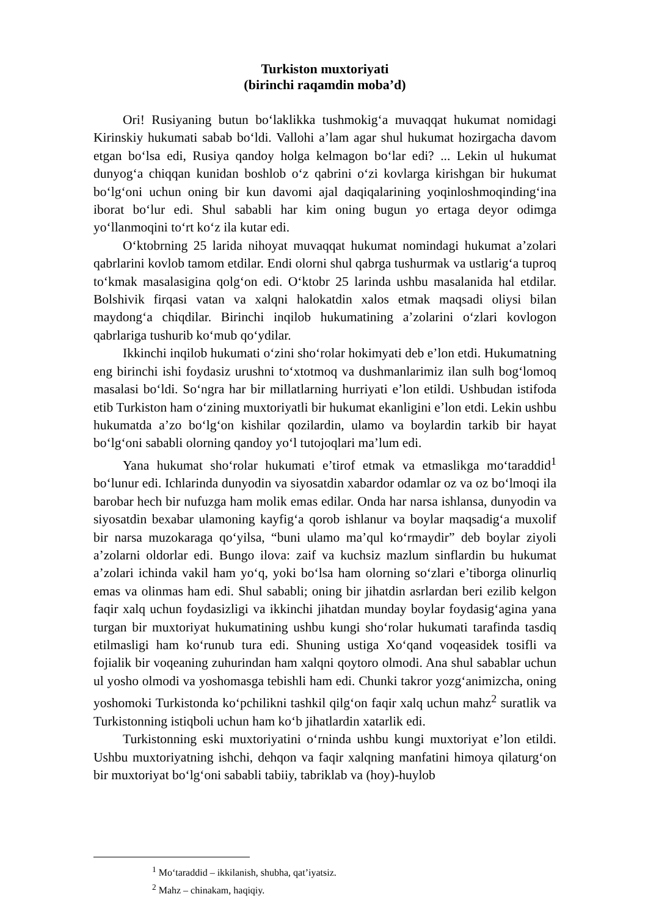Turkiston muxtoriyati
(birinchi raqamdin moba’d)
Ori! Rusiyaning butun bo‘laklikka tushmokig‘a muvaqqat hukumat nomidagi Kirinskiy hukumati sabab bo‘ldi. Vallohi a’lam agar shul hukumat hozirgacha davom etgan bo‘lsa edi, Rusiya qandoy holga kelmagon bo‘lar edi? ... Lekin ul hukumat dunyog‘a chiqqan kunidan boshlob o‘z qabrini o‘zi kovlarga kirishgan bir hukumat bo‘lg‘oni uchun oning bir kun davomi ajal daqiqalarining yoqinloshmoqinding‘ina iborat bo‘lur edi. Shul sababli har kim oning bugun yo ertaga deyor odimga yo‘llanmoqini to‘rt ko‘z ila kutar edi.
O‘ktobrning 25 larida nihoyat muvaqqat hukumat nomindagi hukumat a’zolari qabrlarini kovlob tamom etdilar. Endi olorni shul qabrga tushurmak va ustlarig‘a tuproq to‘kmak masalasigina qolg‘on edi. O‘ktobr 25 larinda ushbu masalanida hal etdilar. Bolshivik firqasi vatan va xalqni halokatdin xalos etmak maqsadi oliysi bilan maydong‘a chiqdilar. Birinchi inqilob hukumatining a’zolarini o‘zlari kovlogon qabrlariga tushurib ko‘mub qo‘ydilar.
Ikkinchi inqilob hukumati o‘zini sho‘rolar hokimyati deb e’lon etdi. Hukumatning eng birinchi ishi foydasiz urushni to‘xtotmoq va dushmanlarimiz ilan sulh bog‘lomoq masalasi bo‘ldi. So‘ngra har bir millatlarning hurriyati e’lon etildi. Ushbudan istifoda etib Turkiston ham o‘zining muxtoriyatli bir hukumat ekanligini e’lon etdi. Lekin ushbu hukumatda a’zo bo‘lg‘on kishilar qozilardin, ulamo va boylardin tarkib bir hayat bo‘lg‘oni sababli olorning qandoy yo‘l tutojoqlari ma’lum edi.
Yana hukumat sho‘rolar hukumati e’tirof etmak va etmaslikga mo‘taraddid<sup>1</sup> bo‘lunur edi. Ichlarinda dunyodin va siyosatdin xabardor odamlar oz va oz bo‘lmoqi ila barobar hech bir nufuzga ham molik emas edilar. Onda har narsa ishlansa, dunyodin va siyosatdin bexabar ulamoning kayfig‘a qorob ishlanur va boylar maqsadig‘a muxolif bir narsa muzokaraga qo‘yilsa, “buni ulamo ma’qul ko‘rmaydir” deb boylar ziyoli a’zolarni oldorlar edi. Bungo ilova: zaif va kuchsiz mazlum sinflardin bu hukumat a’zolari ichinda vakil ham yo‘q, yoki bo‘lsa ham olorning so‘zlari e’tiborga olinurliq emas va olinmas ham edi. Shul sababli; oning bir jihatdin asrlardan beri ezilib kelgon faqir xalq uchun foydasizligi va ikkinchi jihatdan munday boylar foydasig‘agina yana turgan bir muxtoriyat hukumatining ushbu kungi sho‘rolar hukumati tarafinda tasdiq etilmasligi ham ko‘runub tura edi. Shuning ustiga Xo‘qand voqeasidek tosifli va fojialik bir voqeaning zuhurindan ham xalqni qoytoro olmodi. Ana shul sabablar uchun ul yosho olmodi va yoshomasga tebishli ham edi. Chunki takror yozg‘animizcha, oning yoshomoki Turkistonda ko‘pchilikni tashkil qilg‘on faqir xalq uchun mahz<sup>2</sup> suratlik va Turkistonning istiqboli uchun ham ko‘b jihatlardin xatarlik edi.
Turkistonning eski muxtoriyatini o‘rninda ushbu kungi muxtoriyat e’lon etildi. Ushbu muxtoriyatning ishchi, dehqon va faqir xalqning manfatini himoya qilaturg‘on bir muxtoriyat bo‘lg‘oni sababli tabiiy, tabriklab va (hoy)-huylob
<sup>1</sup> Mo‘taraddid – ikkilanish, shubha, qat’iyatsiz.
<sup>2</sup> Mahz – chinakam, haqiqiy.